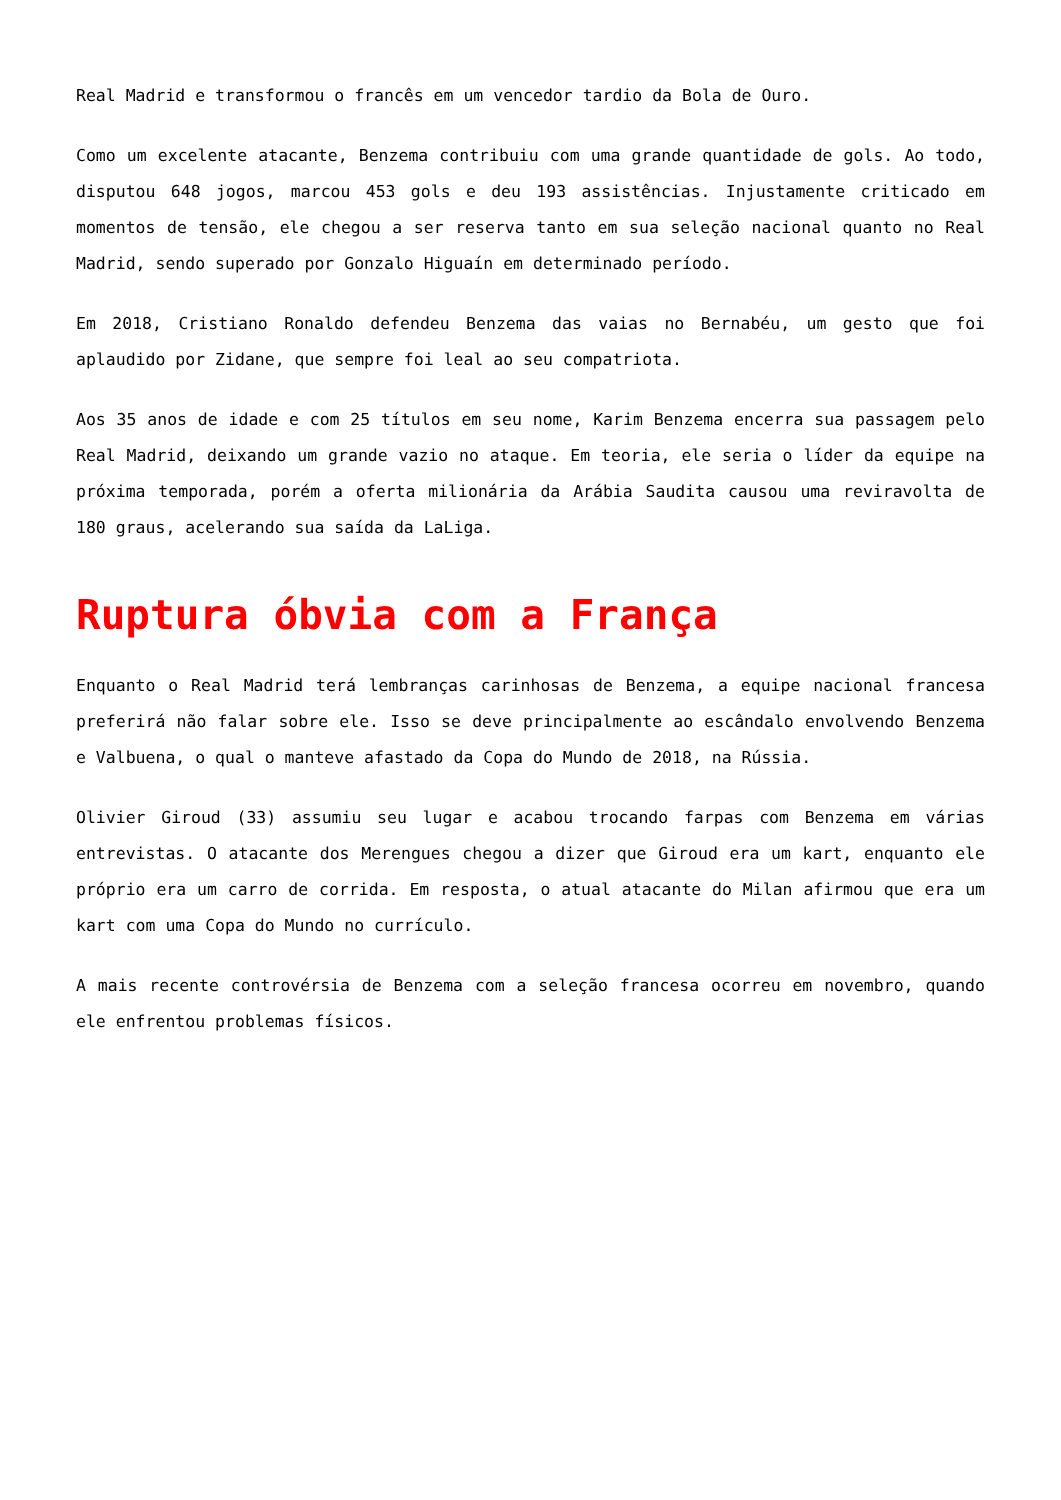Real Madrid e transformou o francês em um vencedor tardio da Bola de Ouro.
Como um excelente atacante, Benzema contribuiu com uma grande quantidade de gols. Ao todo, disputou 648 jogos, marcou 453 gols e deu 193 assistências. Injustamente criticado em momentos de tensão, ele chegou a ser reserva tanto em sua seleção nacional quanto no Real Madrid, sendo superado por Gonzalo Higuaín em determinado período.
Em 2018, Cristiano Ronaldo defendeu Benzema das vaias no Bernabéu, um gesto que foi aplaudido por Zidane, que sempre foi leal ao seu compatriota.
Aos 35 anos de idade e com 25 títulos em seu nome, Karim Benzema encerra sua passagem pelo Real Madrid, deixando um grande vazio no ataque. Em teoria, ele seria o líder da equipe na próxima temporada, porém a oferta milionária da Arábia Saudita causou uma reviravolta de 180 graus, acelerando sua saída da LaLiga.
Ruptura óbvia com a França
Enquanto o Real Madrid terá lembranças carinhosas de Benzema, a equipe nacional francesa preferirá não falar sobre ele. Isso se deve principalmente ao escândalo envolvendo Benzema e Valbuena, o qual o manteve afastado da Copa do Mundo de 2018, na Rússia.
Olivier Giroud (33) assumiu seu lugar e acabou trocando farpas com Benzema em várias entrevistas. O atacante dos Merengues chegou a dizer que Giroud era um kart, enquanto ele próprio era um carro de corrida. Em resposta, o atual atacante do Milan afirmou que era um kart com uma Copa do Mundo no currículo.
A mais recente controvérsia de Benzema com a seleção francesa ocorreu em novembro, quando ele enfrentou problemas físicos.